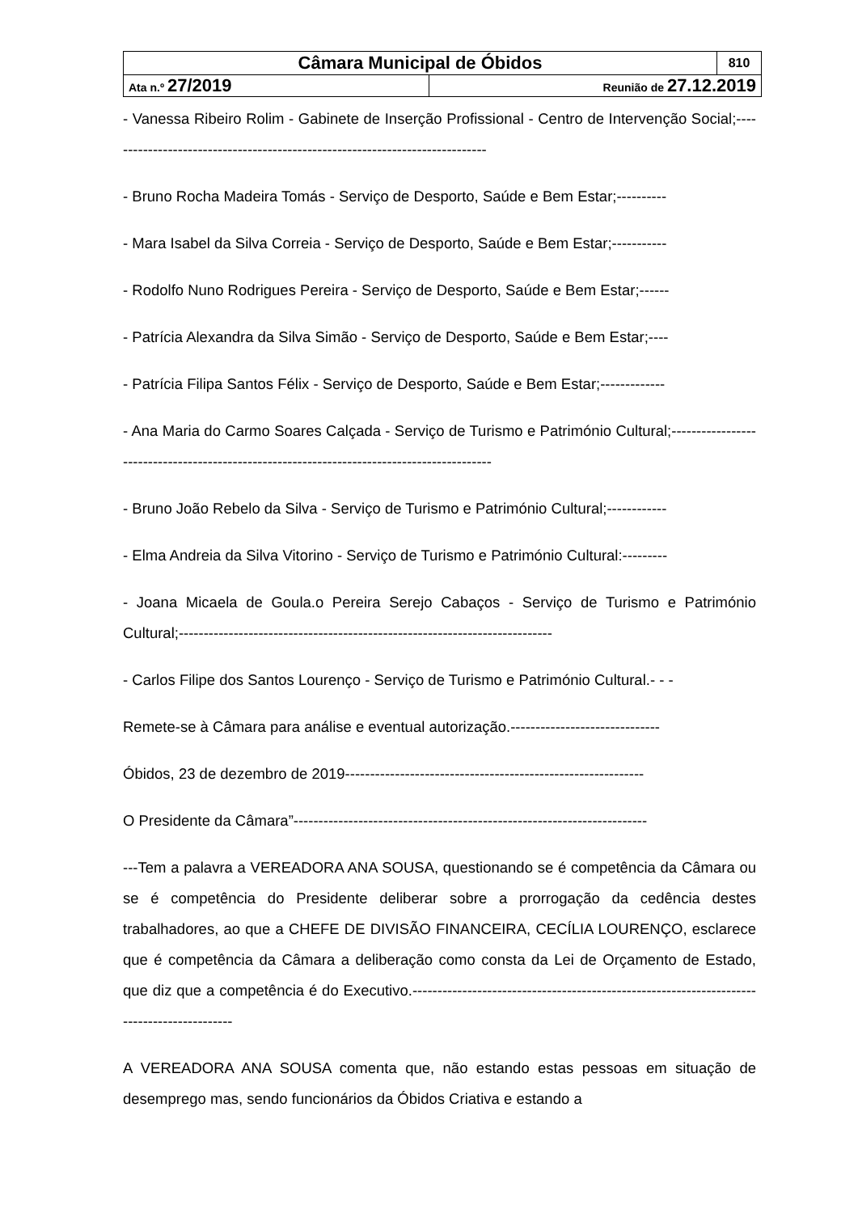| Câmara Municipal de Óbidos | | 810 |
| Ata n.º 27/2019 | Reunião de 27.12.2019 | |
- Vanessa Ribeiro Rolim - Gabinete de Inserção Profissional - Centro de Intervenção Social;-----------------------------------------------------------------------------
- Bruno Rocha Madeira Tomás - Serviço de Desporto, Saúde e Bem Estar;----------
- Mara Isabel da Silva Correia - Serviço de Desporto, Saúde e Bem Estar;-----------
- Rodolfo Nuno Rodrigues Pereira - Serviço de Desporto, Saúde e Bem Estar;------
- Patrícia Alexandra da Silva Simão - Serviço de Desporto, Saúde e Bem Estar;----
- Patrícia Filipa Santos Félix - Serviço de Desporto, Saúde e Bem Estar;-------------
- Ana Maria do Carmo Soares Calçada - Serviço de Turismo e Património Cultural;-------------------------------------------------------------------------------------------
- Bruno João Rebelo da Silva - Serviço de Turismo e Património Cultural;------------
- Elma Andreia da Silva Vitorino - Serviço de Turismo e Património Cultural:---------
- Joana Micaela de Goula.o Pereira Serejo Cabaços - Serviço de Turismo e Património Cultural;---------------------------------------------------------------------------
- Carlos Filipe dos Santos Lourenço - Serviço de Turismo e Património Cultural.- - -
Remete-se à Câmara para análise e eventual autorização.------------------------------
Óbidos, 23 de dezembro de 2019------------------------------------------------------------
O Presidente da Câmara”-----------------------------------------------------------------------
---Tem a palavra a VEREADORA ANA SOUSA, questionando se é competência da Câmara ou se é competência do Presidente deliberar sobre a prorrogação da cedência destes trabalhadores, ao que a CHEFE DE DIVISÃO FINANCEIRA, CECÍLIA LOURENÇO, esclarece que é competência da Câmara a deliberação como consta da Lei de Orçamento de Estado, que diz que a competência é do Executivo.-------------------------------------------------------------------------------------------
A VEREADORA ANA SOUSA comenta que, não estando estas pessoas em situação de desemprego mas, sendo funcionários da Óbidos Criativa e estando a